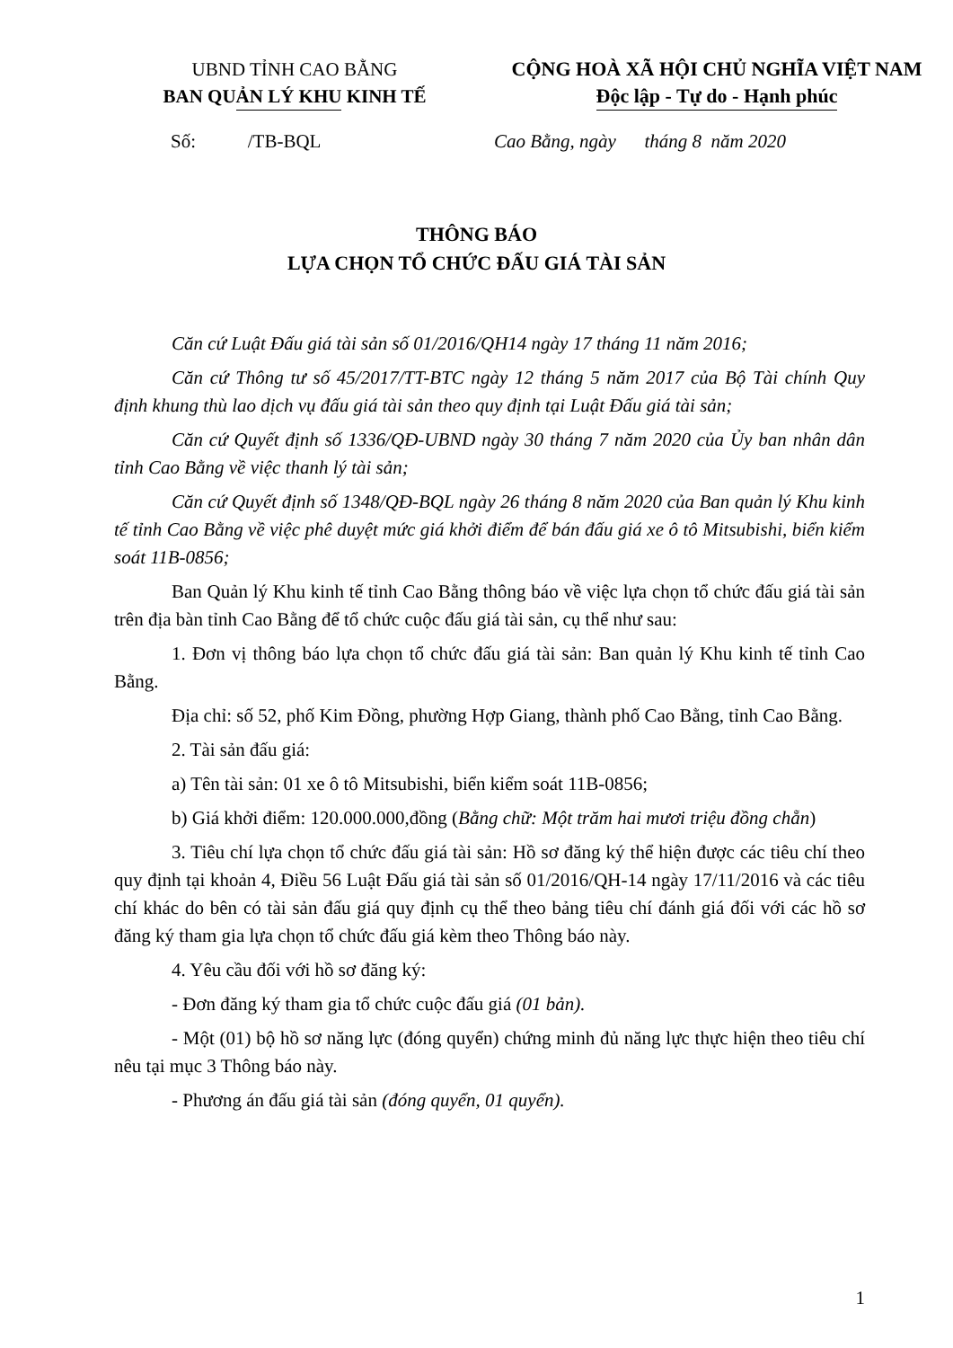UBND TỈNH CAO BẰNG
BAN QUẢN LÝ KHU KINH TẾ
CỘNG HOÀ XÃ HỘI CHỦ NGHĨA VIỆT NAM
Độc lập - Tự do - Hạnh phúc
Số: /TB-BQL Cao Bằng, ngày tháng 8 năm 2020
THÔNG BÁO
LỰA CHỌN TỔ CHỨC ĐẤU GIÁ TÀI SẢN
Căn cứ Luật Đấu giá tài sản số 01/2016/QH14 ngày 17 tháng 11 năm 2016;
Căn cứ Thông tư số 45/2017/TT-BTC ngày 12 tháng 5 năm 2017 của Bộ Tài chính Quy định khung thù lao dịch vụ đấu giá tài sản theo quy định tại Luật Đấu giá tài sản;
Căn cứ Quyết định số 1336/QĐ-UBND ngày 30 tháng 7 năm 2020 của Ủy ban nhân dân tỉnh Cao Bằng về việc thanh lý tài sản;
Căn cứ Quyết định số 1348/QĐ-BQL ngày 26 tháng 8 năm 2020 của Ban quản lý Khu kinh tế tỉnh Cao Bằng về việc phê duyệt mức giá khởi điểm để bán đấu giá xe ô tô Mitsubishi, biển kiểm soát 11B-0856;
Ban Quản lý Khu kinh tế tỉnh Cao Bằng thông báo về việc lựa chọn tổ chức đấu giá tài sản trên địa bàn tỉnh Cao Bằng để tổ chức cuộc đấu giá tài sản, cụ thể như sau:
1. Đơn vị thông báo lựa chọn tổ chức đấu giá tài sản: Ban quản lý Khu kinh tế tỉnh Cao Bằng.
Địa chỉ: số 52, phố Kim Đồng, phường Hợp Giang, thành phố Cao Bằng, tỉnh Cao Bằng.
2. Tài sản đấu giá:
a) Tên tài sản: 01 xe ô tô Mitsubishi, biển kiểm soát 11B-0856;
b) Giá khởi điểm: 120.000.000,đồng (Bằng chữ: Một trăm hai mươi triệu đồng chẵn)
3. Tiêu chí lựa chọn tổ chức đấu giá tài sản: Hồ sơ đăng ký thể hiện được các tiêu chí theo quy định tại khoản 4, Điều 56 Luật Đấu giá tài sản số 01/2016/QH-14 ngày 17/11/2016 và các tiêu chí khác do bên có tài sản đấu giá quy định cụ thể theo bảng tiêu chí đánh giá đối với các hồ sơ đăng ký tham gia lựa chọn tổ chức đấu giá kèm theo Thông báo này.
4. Yêu cầu đối với hồ sơ đăng ký:
- Đơn đăng ký tham gia tổ chức cuộc đấu giá (01 bản).
- Một (01) bộ hồ sơ năng lực (đóng quyển) chứng minh đủ năng lực thực hiện theo tiêu chí nêu tại mục 3 Thông báo này.
- Phương án đấu giá tài sản (đóng quyển, 01 quyển).
1